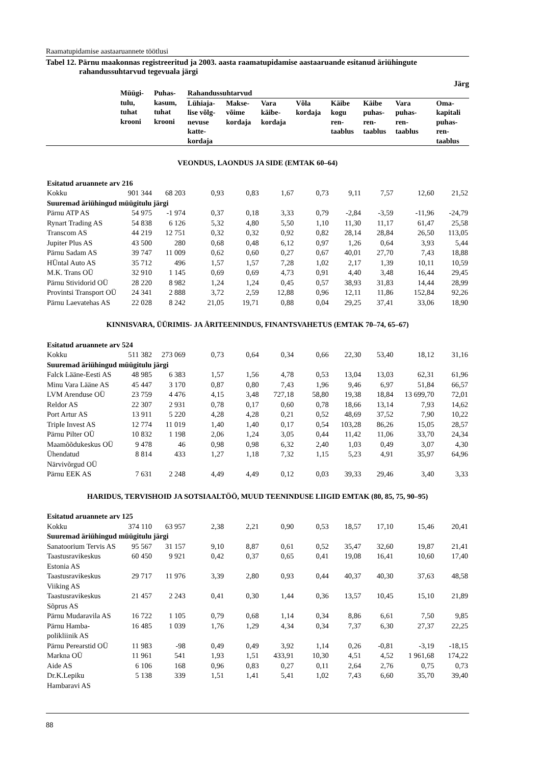Raamatupidamise aastaaruannete töötlusi
Tabel 12. Pärnu maakonnas registreeritud ja 2003. aasta raamatupidamise aastaaruande esitanud äriühingute rahandussuhtarvud tegevuala järgi
Järg
| | Müügi- tulu, tuhat krooni | Puhas- kasum, tuhat krooni | Rahandussuhtarvud | | | | | | | |
| --- | --- | --- | --- | --- | --- | --- | --- | --- | --- | --- |
| | | | Lühiaja- lise võlg- nevuse katte- kordaja | Makse- võime kordaja | Vara käibe- kordaja | Võla kordaja | Käibe kogu ren- taablus | Käibe puhas- ren- taablus | Vara puhas- ren- taablus | Oma- kapitali puhas- ren- taablus |
| VEONDUS, LAONDUS JA SIDE (EMTAK 60–64) | | | | | | | | | | |
| Esitatud aruannete arv 216 | | | | | | | | | | |
| Kokku | 901 344 | 68 203 | 0,93 | 0,83 | 1,67 | 0,73 | 9,11 | 7,57 | 12,60 | 21,52 |
| Suuremad äriühingud müügitulu järgi | | | | | | | | | | |
| Pärnu ATP AS | 54 975 | -1 974 | 0,37 | 0,18 | 3,33 | 0,79 | -2,84 | -3,59 | -11,96 | -24,79 |
| Rynart Trading AS | 54 838 | 6 126 | 5,32 | 4,80 | 5,50 | 1,10 | 11,30 | 11,17 | 61,47 | 25,58 |
| Transcom AS | 44 219 | 12 751 | 0,32 | 0,32 | 0,92 | 0,82 | 28,14 | 28,84 | 26,50 | 113,05 |
| Jupiter Plus AS | 43 500 | 280 | 0,68 | 0,48 | 6,12 | 0,97 | 1,26 | 0,64 | 3,93 | 5,44 |
| Pärnu Sadam AS | 39 747 | 11 009 | 0,62 | 0,60 | 0,27 | 0,67 | 40,01 | 27,70 | 7,43 | 18,88 |
| HÜntal Auto AS | 35 712 | 496 | 1,57 | 1,57 | 7,28 | 1,02 | 2,17 | 1,39 | 10,11 | 10,59 |
| M.K. Trans OÜ | 32 910 | 1 145 | 0,69 | 0,69 | 4,73 | 0,91 | 4,40 | 3,48 | 16,44 | 29,45 |
| Pärnu Stividorid OÜ | 28 220 | 8 982 | 1,24 | 1,24 | 0,45 | 0,57 | 38,93 | 31,83 | 14,44 | 28,99 |
| Provintsi Transport OÜ | 24 341 | 2 888 | 3,72 | 2,59 | 12,88 | 0,96 | 12,11 | 11,86 | 152,84 | 92,26 |
| Pärnu Laevatehas AS | 22 028 | 8 242 | 21,05 | 19,71 | 0,88 | 0,04 | 29,25 | 37,41 | 33,06 | 18,90 |
| KINNISVARA, ÜÜRIMIS- JA ÄRITEENINDUS, FINANTSVAHETUS (EMTAK 70–74, 65–67) | | | | | | | | | | |
| Esitatud aruannete arv 524 | | | | | | | | | | |
| Kokku | 511 382 | 273 069 | 0,73 | 0,64 | 0,34 | 0,66 | 22,30 | 53,40 | 18,12 | 31,16 |
| Suuremad äriühingud müügitulu järgi | | | | | | | | | | |
| Falck Lääne-Eesti AS | 48 985 | 6 383 | 1,57 | 1,56 | 4,78 | 0,53 | 13,04 | 13,03 | 62,31 | 61,96 |
| Minu Vara Lääne AS | 45 447 | 3 170 | 0,87 | 0,80 | 7,43 | 1,96 | 9,46 | 6,97 | 51,84 | 66,57 |
| LVM Arenduse OÜ | 23 759 | 4 476 | 4,15 | 3,48 | 727,18 | 58,80 | 19,38 | 18,84 | 13 699,70 | 72,01 |
| Reldor AS | 22 307 | 2 931 | 0,78 | 0,17 | 0,60 | 0,78 | 18,66 | 13,14 | 7,93 | 14,62 |
| Port Artur AS | 13 911 | 5 220 | 4,28 | 4,28 | 0,21 | 0,52 | 48,69 | 37,52 | 7,90 | 10,22 |
| Triple Invest AS | 12 774 | 11 019 | 1,40 | 1,40 | 0,17 | 0,54 | 103,28 | 86,26 | 15,05 | 28,57 |
| Pärnu Pilter OÜ | 10 832 | 1 198 | 2,06 | 1,24 | 3,05 | 0,44 | 11,42 | 11,06 | 33,70 | 24,34 |
| Maamõõdukeskus OÜ | 9 478 | 46 | 0,98 | 0,98 | 6,32 | 2,40 | 1,03 | 0,49 | 3,07 | 4,30 |
| Ühendatud Närvivõrgud OÜ | 8 814 | 433 | 1,27 | 1,18 | 7,32 | 1,15 | 5,23 | 4,91 | 35,97 | 64,96 |
| Pärnu EEK AS | 7 631 | 2 248 | 4,49 | 4,49 | 0,12 | 0,03 | 39,33 | 29,46 | 3,40 | 3,33 |
| HARIDUS, TERVISHOID JA SOTSIAALTÖÖ, MUUD TEENINDUSE LIIGID EMTAK (80, 85, 75, 90–95) | | | | | | | | | | |
| Esitatud aruannete arv 125 | | | | | | | | | | |
| Kokku | 374 110 | 63 957 | 2,38 | 2,21 | 0,90 | 0,53 | 18,57 | 17,10 | 15,46 | 20,41 |
| Suuremad äriühingud müügitulu järgi | | | | | | | | | | |
| Sanatoorium Tervis AS | 95 567 | 31 157 | 9,10 | 8,87 | 0,61 | 0,52 | 35,47 | 32,60 | 19,87 | 21,41 |
| Taastusravikeskus Estonia AS | 60 450 | 9 921 | 0,42 | 0,37 | 0,65 | 0,41 | 19,08 | 16,41 | 10,60 | 17,40 |
| Taastusravikeskus Viiking AS | 29 717 | 11 976 | 3,39 | 2,80 | 0,93 | 0,44 | 40,37 | 40,30 | 37,63 | 48,58 |
| Taastusravikeskus Sõprus AS | 21 457 | 2 243 | 0,41 | 0,30 | 1,44 | 0,36 | 13,57 | 10,45 | 15,10 | 21,89 |
| Pärnu Mudaravila AS | 16 722 | 1 105 | 0,79 | 0,68 | 1,14 | 0,34 | 8,86 | 6,61 | 7,50 | 9,85 |
| Pärnu Hamba-polikliinik AS | 16 485 | 1 039 | 1,76 | 1,29 | 4,34 | 0,34 | 7,37 | 6,30 | 27,37 | 22,25 |
| Pärnu Perearstid OÜ | 11 983 | -98 | 0,49 | 0,49 | 3,92 | 1,14 | 0,26 | -0,81 | -3,19 | -18,15 |
| Markna OÜ | 11 961 | 541 | 1,93 | 1,51 | 433,91 | 10,30 | 4,51 | 4,52 | 1 961,68 | 174,22 |
| Aide AS | 6 106 | 168 | 0,96 | 0,83 | 0,27 | 0,11 | 2,64 | 2,76 | 0,75 | 0,73 |
| Dr.K.Lepiku Hambaravi AS | 5 138 | 339 | 1,51 | 1,41 | 5,41 | 1,02 | 7,43 | 6,60 | 35,70 | 39,40 |
88